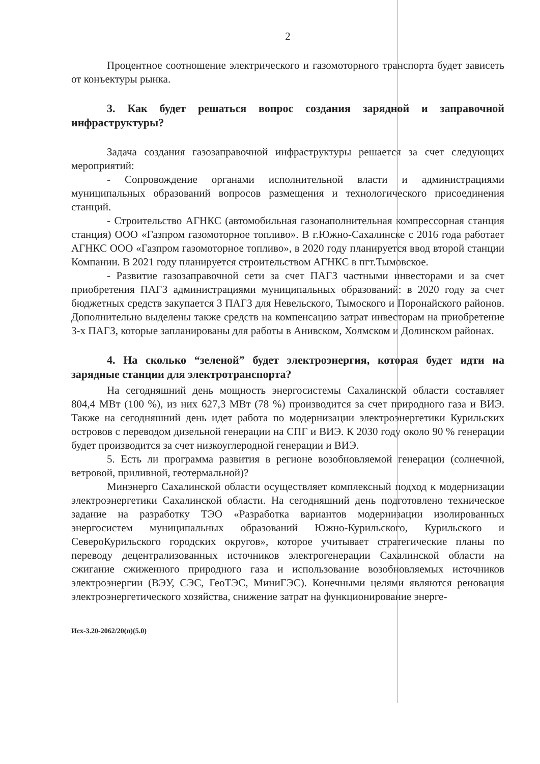2
Процентное соотношение электрического и газомоторного транспорта будет зависеть от конъектуры рынка.
3. Как будет решаться вопрос создания зарядной и заправочной инфраструктуры?
Задача создания газозаправочной инфраструктуры решается за счет следующих мероприятий:
- Сопровождение органами исполнительной власти и администрациями муниципальных образований вопросов размещения и технологического присоединения станций.
- Строительство АГНКС (автомобильная газонаполнительная компрессорная станция станция) ООО «Газпром газомоторное топливо». В г.Южно-Сахалинске с 2016 года работает АГНКС ООО «Газпром газомоторное топливо», в 2020 году планируется ввод второй станции Компании. В 2021 году планируется строительством АГНКС в пгт.Тымовское.
- Развитие газозаправочной сети за счет ПАГЗ частными инвесторами и за счет приобретения ПАГЗ администрациями муниципальных образований: в 2020 году за счет бюджетных средств закупается 3 ПАГЗ для Невельского, Тымоского и Поронайского районов. Дополнительно выделены также средств на компенсацию затрат инвесторам на приобретение 3-х ПАГЗ, которые запланированы для работы в Анивском, Холмском и Долинском районах.
4. На сколько “зеленой” будет электроэнергия, которая будет идти на зарядные станции для электротранспорта?
На сегодняшний день мощность энергосистемы Сахалинской области составляет 804,4 МВт (100 %), из них 627,3 МВт (78 %) производится за счет природного газа и ВИЭ. Также на сегодняшний день идет работа по модернизации электроэнергетики Курильских островов с переводом дизельной генерации на СПГ и ВИЭ. К 2030 году около 90 % генерации будет производится за счет низкоуглеродной генерации и ВИЭ.
5. Есть ли программа развития в регионе возобновляемой генерации (солнечной, ветровой, приливной, геотермальной)?
Минэнерго Сахалинской области осуществляет комплексный подход к модернизации электроэнергетики Сахалинской области. На сегодняшний день подготовлено техническое задание на разработку ТЭО «Разработка вариантов модернизации изолированных энергосистем муниципальных образований Южно-Курильского, Курильского и СевероКурильского городских округов», которое учитывает стратегические планы по переводу децентрализованных источников электрогенерации Сахалинской области на сжигание сжиженного природного газа и использование возобновляемых источников электроэнергии (ВЭУ, СЭС, ГеоТЭС, МиниГЭС). Конечными целями являются реновация электроэнергетического хозяйства, снижение затрат на функционирование энерге-
Исх-3.20-2062/20(п)(5.0)